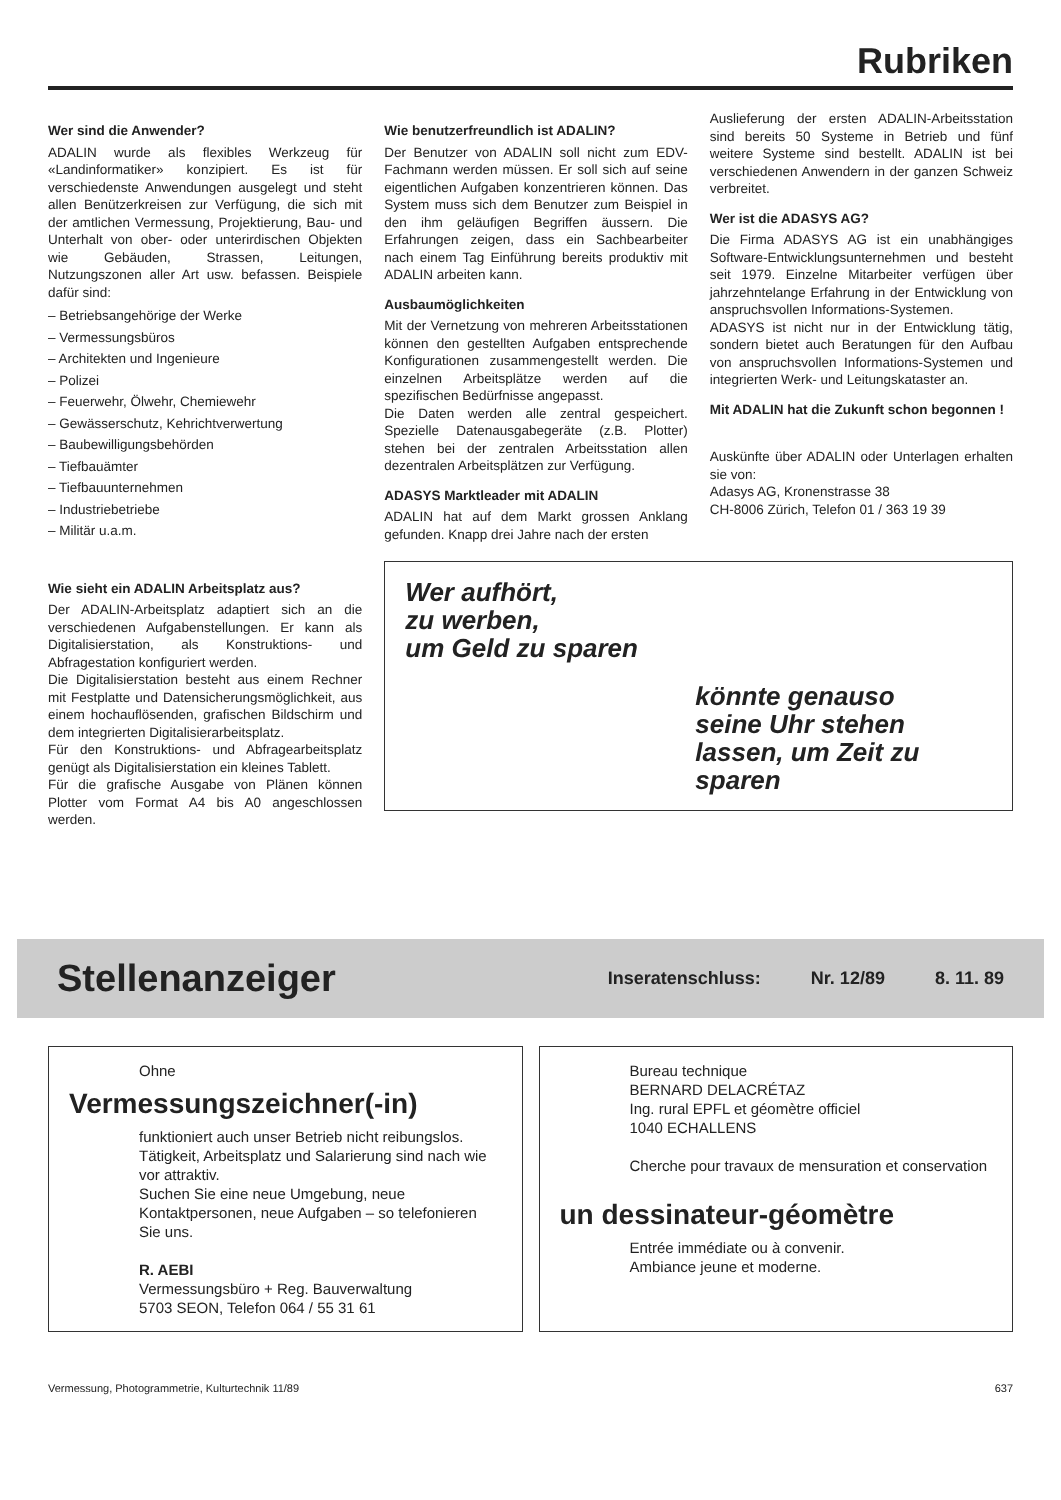Rubriken
Wer sind die Anwender?
ADALIN wurde als flexibles Werkzeug für «Landinformatiker» konzipiert. Es ist für verschiedenste Anwendungen ausgelegt und steht allen Benützerkreisen zur Verfügung, die sich mit der amtlichen Vermessung, Projektierung, Bau- und Unterhalt von ober- oder unterirdischen Objekten wie Gebäuden, Strassen, Leitungen, Nutzungszonen aller Art usw. befassen. Beispiele dafür sind:
– Betriebsangehörige der Werke
– Vermessungsbüros
– Architekten und Ingenieure
– Polizei
– Feuerwehr, Ölwehr, Chemiewehr
– Gewässerschutz, Kehrichtverwertung
– Baubewilligungsbehörden
– Tiefbauämter
– Tiefbauunternehmen
– Industriebetriebe
– Militär u.a.m.
Wie sieht ein ADALIN Arbeitsplatz aus?
Der ADALIN-Arbeitsplatz adaptiert sich an die verschiedenen Aufgabenstellungen. Er kann als Digitalisierstation, als Konstruktions- und Abfragestation konfiguriert werden.
Die Digitalisierstation besteht aus einem Rechner mit Festplatte und Datensicherungsmöglichkeit, aus einem hochauflösenden, grafischen Bildschirm und dem integrierten Digitalisierarbeitsplatz.
Für den Konstruktions- und Abfragearbeitsplatz genügt als Digitalisierstation ein kleines Tablett.
Für die grafische Ausgabe von Plänen können Plotter vom Format A4 bis A0 angeschlossen werden.
Wie benutzerfreundlich ist ADALIN?
Der Benutzer von ADALIN soll nicht zum EDV-Fachmann werden müssen. Er soll sich auf seine eigentlichen Aufgaben konzentrieren können. Das System muss sich dem Benutzer zum Beispiel in den ihm geläufigen Begriffen äussern. Die Erfahrungen zeigen, dass ein Sachbearbeiter nach einem Tag Einführung bereits produktiv mit ADALIN arbeiten kann.
Ausbaumöglichkeiten
Mit der Vernetzung von mehreren Arbeitsstationen können den gestellten Aufgaben entsprechende Konfigurationen zusammengestellt werden. Die einzelnen Arbeitsplätze werden auf die spezifischen Bedürfnisse angepasst.
Die Daten werden alle zentral gespeichert. Spezielle Datenausgabegeräte (z.B. Plotter) stehen bei der zentralen Arbeitsstation allen dezentralen Arbeitsplätzen zur Verfügung.
ADASYS Marktleader mit ADALIN
ADALIN hat auf dem Markt grossen Anklang gefunden. Knapp drei Jahre nach der ersten
Auslieferung der ersten ADALIN-Arbeitsstation sind bereits 50 Systeme in Betrieb und fünf weitere Systeme sind bestellt. ADALIN ist bei verschiedenen Anwendern in der ganzen Schweiz verbreitet.
Wer ist die ADASYS AG?
Die Firma ADASYS AG ist ein unabhängiges Software-Entwicklungsunternehmen und besteht seit 1979. Einzelne Mitarbeiter verfügen über jahrzehntelange Erfahrung in der Entwicklung von anspruchsvollen Informations-Systemen.
ADASYS ist nicht nur in der Entwicklung tätig, sondern bietet auch Beratungen für den Aufbau von anspruchsvollen Informations-Systemen und integrierten Werk- und Leitungskataster an.
Mit ADALIN hat die Zukunft schon begonnen !
Auskünfte über ADALIN oder Unterlagen erhalten sie von:
Adasys AG, Kronenstrasse 38
CH-8006 Zürich, Telefon 01 / 363 19 39
Wer aufhört,
zu werben,
um Geld zu sparen
könnte genauso
seine Uhr stehen
lassen, um Zeit zu
sparen
Stellenanzeiger
Inseratenschluss: Nr. 12/89 8. 11. 89
Ohne
Vermessungszeichner(-in)
funktioniert auch unser Betrieb nicht reibungslos.
Tätigkeit, Arbeitsplatz und Salarierung sind nach wie vor attraktiv.
Suchen Sie eine neue Umgebung, neue Kontaktpersonen, neue Aufgaben – so telefonieren Sie uns.
R. AEBI
Vermessungsbüro + Reg. Bauverwaltung
5703 SEON, Telefon 064 / 55 31 61
Bureau technique
BERNARD DELACRÉTAZ
Ing. rural EPFL et géomètre officiel
1040 ECHALLENS
Cherche pour travaux de mensuration et conservation
un dessinateur-géomètre
Entrée immédiate ou à convenir.
Ambiance jeune et moderne.
Vermessung, Photogrammetrie, Kulturtechnik 11/89 637